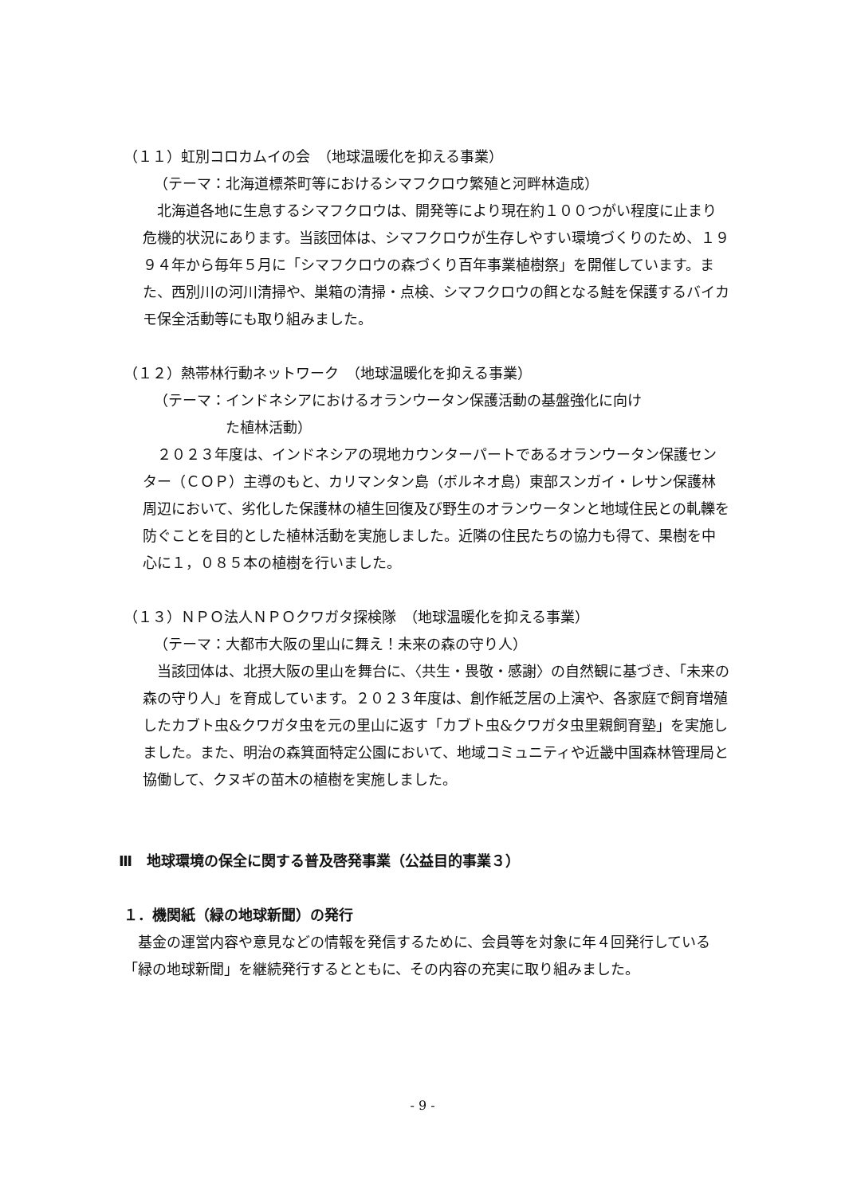（１１）虹別コロカムイの会　（地球温暖化を抑える事業）
（テーマ：北海道標茶町等におけるシマフクロウ繁殖と河畔林造成）
北海道各地に生息するシマフクロウは、開発等により現在約１００つがい程度に止まり危機的状況にあります。当該団体は、シマフクロウが生存しやすい環境づくりのため、１９９４年から毎年５月に「シマフクロウの森づくり百年事業植樹祭」を開催しています。また、西別川の河川清掃や、巣箱の清掃・点検、シマフクロウの餌となる鮭を保護するバイカモ保全活動等にも取り組みました。
（１２）熱帯林行動ネットワーク　（地球温暖化を抑える事業）
（テーマ：インドネシアにおけるオランウータン保護活動の基盤強化に向け
　　　　　た植林活動）
２０２３年度は、インドネシアの現地カウンターパートであるオランウータン保護センター（ＣＯＰ）主導のもと、カリマンタン島（ボルネオ島）東部スンガイ・レサン保護林周辺において、劣化した保護林の植生回復及び野生のオランウータンと地域住民との軋轢を防ぐことを目的とした植林活動を実施しました。近隣の住民たちの協力も得て、果樹を中心に１，０８５本の植樹を行いました。
（１３）ＮＰＯ法人ＮＰＯクワガタ探検隊　（地球温暖化を抑える事業）
（テーマ：大都市大阪の里山に舞え！未来の森の守り人）
当該団体は、北摂大阪の里山を舞台に、〈共生・畏敬・感謝〉の自然観に基づき、「未来の森の守り人」を育成しています。２０２３年度は、創作紙芝居の上演や、各家庭で飼育増殖したカブト虫&クワガタ虫を元の里山に返す「カブト虫&クワガタ虫里親飼育塾」を実施しました。また、明治の森箕面特定公園において、地域コミュニティや近畿中国森林管理局と協働して、クヌギの苗木の植樹を実施しました。
Ⅲ　地球環境の保全に関する普及啓発事業（公益目的事業３）
１．機関紙（緑の地球新聞）の発行
基金の運営内容や意見などの情報を発信するために、会員等を対象に年４回発行している「緑の地球新聞」を継続発行するとともに、その内容の充実に取り組みました。
- 9 -